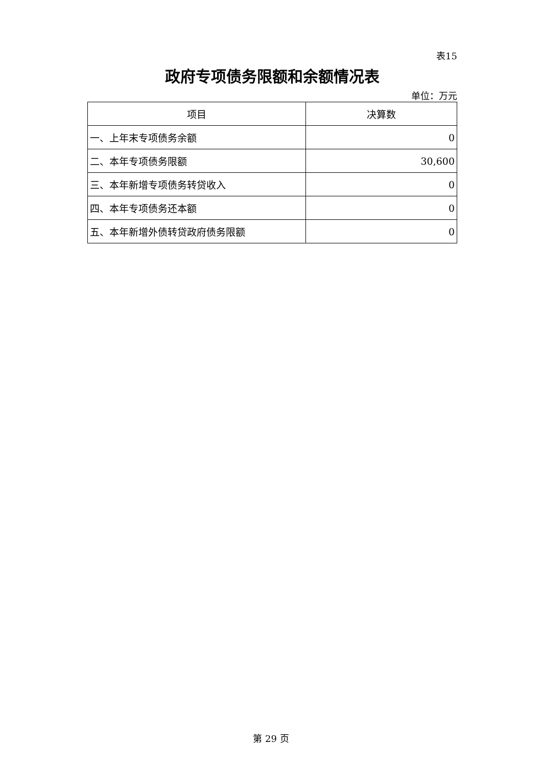表15
政府专项债务限额和余额情况表
单位：万元
| 项目 | 决算数 |
| --- | --- |
| 一、上年末专项债务余额 | 0 |
| 二、本年专项债务限额 | 30,600 |
| 三、本年新增专项债务转贷收入 | 0 |
| 四、本年专项债务还本额 | 0 |
| 五、本年新增外债转贷政府债务限额 | 0 |
第 29 页